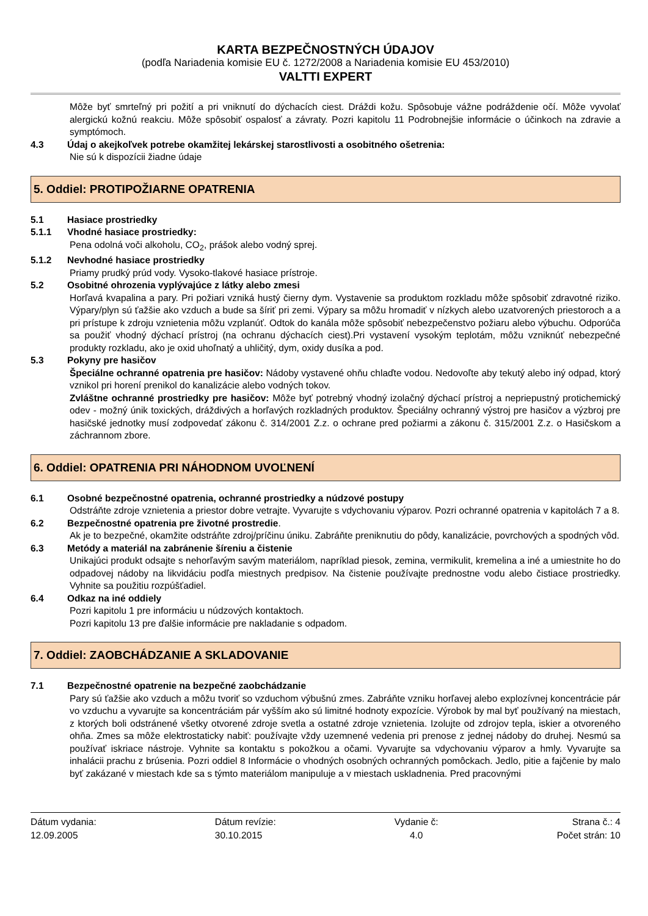KARTA BEZPEČNOSTNÝCH ÚDAJOV
(podľa Nariadenia komisie EU č. 1272/2008 a Nariadenia komisie EU 453/2010)
VALTTI EXPERT
Môže byť smrteľný pri požití a pri vniknutí do dýchacích ciest. Dráždi kožu. Spôsobuje vážne podráždenie očí. Môže vyvolať alergickú kožnú reakciu. Môže spôsobiť ospalosť a závraty. Pozri kapitolu 11 Podrobnejšie informácie o účinkoch na zdravie a symptómoch.
4.3 Údaj o akejkoľvek potrebe okamžitej lekárskej starostlivosti a osobitného ošetrenia:
Nie sú k dispozícii žiadne údaje
5. Oddiel: PROTIPOŽIARNE OPATRENIA
5.1 Hasiace prostriedky
5.1.1 Vhodné hasiace prostriedky:
Pena odolná voči alkoholu, CO<sub>2</sub>, prášok alebo vodný sprej.
5.1.2 Nevhodné hasiace prostriedky
Priamy prudký prúd vody. Vysoko-tlakové hasiace prístroje.
5.2 Osobitné ohrozenia vyplývajúce z látky alebo zmesi
Horľavá kvapalina a pary. Pri požiari vzniká hustý čierny dym. Vystavenie sa produktom rozkladu môže spôsobiť zdravotné riziko. Výpary/plyn sú ťažšie ako vzduch a bude sa šíriť pri zemi. Výpary sa môžu hromadiť v nízkych alebo uzatvorených priestoroch a a pri prístupe k zdroju vznietenia môžu vzplanúť. Odtok do kanála môže spôsobiť nebezpečenstvo požiaru alebo výbuchu. Odporúča sa použiť vhodný dýchací prístroj (na ochranu dýchacích ciest).Pri vystavení vysokým teplotám, môžu vzniknúť nebezpečné produkty rozkladu, ako je oxid uhoľnatý a uhličitý, dym, oxidy dusíka a pod.
5.3 Pokyny pre hasičov
Špeciálne ochranné opatrenia pre hasičov: Nádoby vystavené ohňu chlaďte vodou. Nedovoľte aby tekutý alebo iný odpad, ktorý vznikol pri horení prenikol do kanalizácie alebo vodných tokov.
Zvláštne ochranné prostriedky pre hasičov: Môže byť potrebný vhodný izolačný dýchací prístroj a nepriepustný protichemický odev - možný únik toxických, dráždivých a horľavých rozkladných produktov. Špeciálny ochranný výstroj pre hasičov a výzbroj pre hasičské jednotky musí zodpovedať zákonu č. 314/2001 Z.z. o ochrane pred požiarmi a zákonu č. 315/2001 Z.z. o Hasičskom a záchrannom zbore.
6. Oddiel: OPATRENIA PRI NÁHODNOM UVOĽNENÍ
6.1 Osobné bezpečnostné opatrenia, ochranné prostriedky a núdzové postupy
Odstráňte zdroje vznietenia a priestor dobre vetrajte. Vyvarujte s vdychovaniu výparov. Pozri ochranné opatrenia v kapitolách 7 a 8.
6.2 Bezpečnostné opatrenia pre životné prostredie.
Ak je to bezpečné, okamžite odstráňte zdroj/príčinu úniku. Zabráňte preniknutiu do pôdy, kanalizácie, povrchových a spodných vôd.
6.3 Metódy a materiál na zabránenie šíreniu a čistenie
Unikajúci produkt odsajte s nehorľavým savým materiálom, napríklad piesok, zemina, vermikulit, kremelina a iné a umiestnite ho do odpadovej nádoby na likvidáciu podľa miestnych predpisov. Na čistenie používajte prednostne vodu alebo čistiace prostriedky. Vyhnite sa použitiu rozpúšťadiel.
6.4 Odkaz na iné oddiely
Pozri kapitolu 1 pre informáciu u núdzových kontaktoch.
Pozri kapitolu 13 pre ďalšie informácie pre nakladanie s odpadom.
7. Oddiel: ZAOBCHÁDZANIE A SKLADOVANIE
7.1 Bezpečnostné opatrenie na bezpečné zaobchádzanie
Pary sú ťažšie ako vzduch a môžu tvoriť so vzduchom výbušnú zmes. Zabráňte vzniku horľavej alebo explozívnej koncentrácie pár vo vzduchu a vyvarujte sa koncentráciám pár vyšším ako sú limitné hodnoty expozície. Výrobok by mal byť používaný na miestach, z ktorých boli odstránené všetky otvorené zdroje svetla a ostatné zdroje vznietenia. Izolujte od zdrojov tepla, iskier a otvoreného ohňa. Zmes sa môže elektrostaticky nabiť: používajte vždy uzemnené vedenia pri prenose z jednej nádoby do druhej. Nesmú sa používať iskriace nástroje. Vyhnite sa kontaktu s pokožkou a očami. Vyvarujte sa vdychovaniu výparov a hmly. Vyvarujte sa inhalácii prachu z brúsenia. Pozri oddiel 8 Informácie o vhodných osobných ochranných pomôckach. Jedlo, pitie a fajčenie by malo byť zakázané v miestach kde sa s týmto materiálom manipuluje a v miestach uskladnenia. Pred pracovnými
Dátum vydania:
12.09.2005
Dátum revízie:
30.10.2015
Vydanie č:
4.0
Strana č.: 4
Počet strán: 10